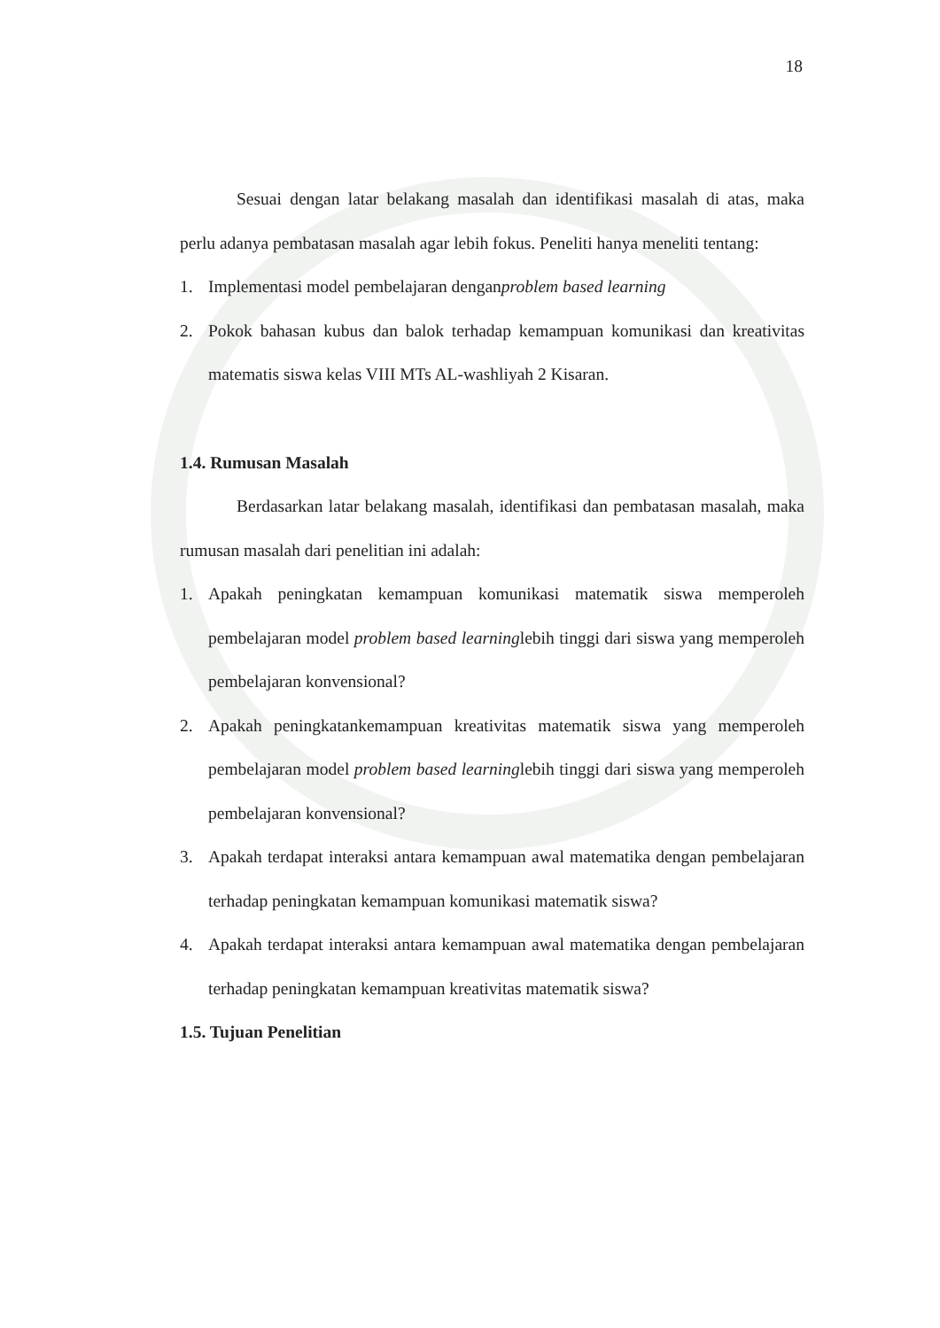18
Sesuai dengan latar belakang masalah dan identifikasi masalah di atas, maka perlu adanya pembatasan masalah agar lebih fokus. Peneliti hanya meneliti tentang:
1. Implementasi model pembelajaran denganproblem based learning
2. Pokok bahasan kubus dan balok terhadap kemampuan komunikasi dan kreativitas matematis siswa kelas VIII MTs AL-washliyah 2 Kisaran.
1.4. Rumusan Masalah
Berdasarkan latar belakang masalah, identifikasi dan pembatasan masalah, maka rumusan masalah dari penelitian ini adalah:
1. Apakah peningkatan kemampuan komunikasi matematik siswa memperoleh pembelajaran model problem based learninglebih tinggi dari siswa yang memperoleh pembelajaran konvensional?
2. Apakah peningkatankemampuan kreativitas matematik siswa yang memperoleh pembelajaran model problem based learninglebih tinggi dari siswa yang memperoleh pembelajaran konvensional?
3. Apakah terdapat interaksi antara kemampuan awal matematika dengan pembelajaran terhadap peningkatan kemampuan komunikasi matematik siswa?
4. Apakah terdapat interaksi antara kemampuan awal matematika dengan pembelajaran terhadap peningkatan kemampuan kreativitas matematik siswa?
1.5. Tujuan Penelitian